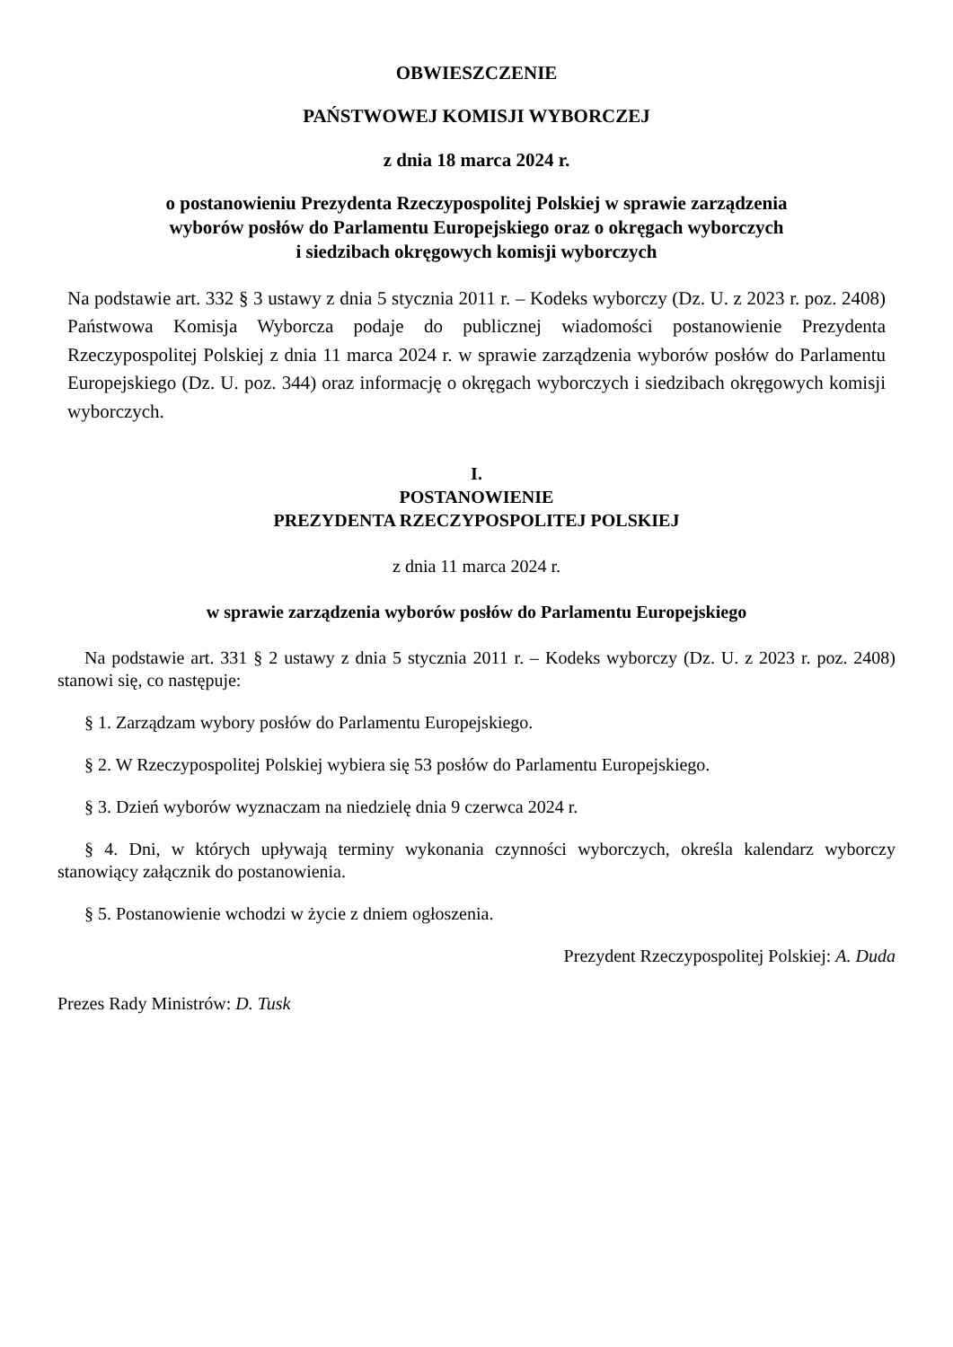OBWIESZCZENIE
PAŃSTWOWEJ KOMISJI WYBORCZEJ
z dnia 18 marca 2024 r.
o postanowieniu Prezydenta Rzeczypospolitej Polskiej w sprawie zarządzenia
wyborów posłów do Parlamentu Europejskiego oraz o okręgach wyborczych
i siedzibach okręgowych komisji wyborczych
Na podstawie art. 332 § 3 ustawy z dnia 5 stycznia 2011 r. – Kodeks wyborczy (Dz. U. z 2023 r. poz. 2408) Państwowa Komisja Wyborcza podaje do publicznej wiadomości postanowienie Prezydenta Rzeczypospolitej Polskiej z dnia 11 marca 2024 r. w sprawie zarządzenia wyborów posłów do Parlamentu Europejskiego (Dz. U. poz. 344) oraz informację o okręgach wyborczych i siedzibach okręgowych komisji wyborczych.
I.
POSTANOWIENIE
PREZYDENTA RZECZYPOSPOLITEJ POLSKIEJ
z dnia 11 marca 2024 r.
w sprawie zarządzenia wyborów posłów do Parlamentu Europejskiego
Na podstawie art. 331 § 2 ustawy z dnia 5 stycznia 2011 r. – Kodeks wyborczy (Dz. U. z 2023 r. poz. 2408) stanowi się, co następuje:
§ 1. Zarządzam wybory posłów do Parlamentu Europejskiego.
§ 2. W Rzeczypospolitej Polskiej wybiera się 53 posłów do Parlamentu Europejskiego.
§ 3. Dzień wyborów wyznaczam na niedzielę dnia 9 czerwca 2024 r.
§ 4. Dni, w których upływają terminy wykonania czynności wyborczych, określa kalendarz wyborczy stanowiący załącznik do postanowienia.
§ 5. Postanowienie wchodzi w życie z dniem ogłoszenia.
Prezydent Rzeczypospolitej Polskiej: A. Duda
Prezes Rady Ministrów: D. Tusk